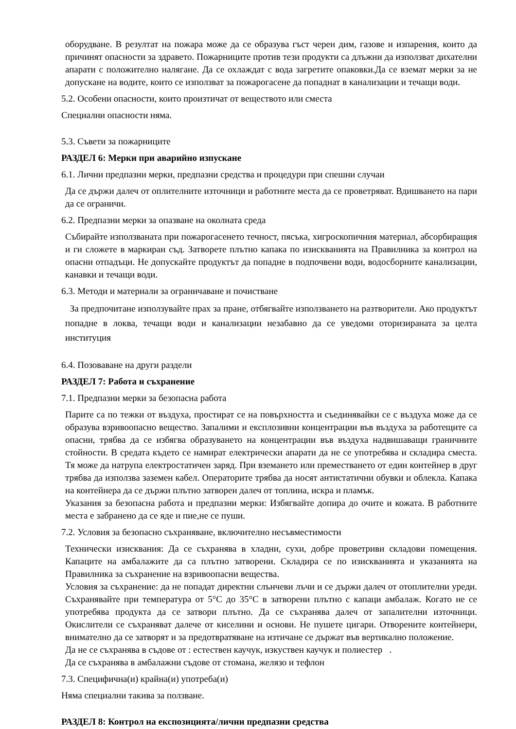оборудване. В резултат на пожара може да се образува гъст черен дим, газове и изпарения, които да причинят опасности за здравето. Пожарниците против тези продукти са длъжни да използват дихателни апарати с положително налягане. Да се охлаждат с вода загретите опаковки.Да се вземат мерки за не допускане на водите, които се използват за пожарогасене да попаднат в канализации и течащи води.
5.2. Особени опасности, които произтичат от веществото или сместа
Специални опасности няма.
5.3. Съвети за пожарниците
РАЗДЕЛ 6: Мерки при аварийно изпускане
6.1. Лични предпазни мерки, предпазни средства и процедури при спешни случаи
Да се държи далеч от оплителните източници и работните места да се проветряват. Вдишването на пари да се ограничи.
6.2. Предпазни мерки за опазване на околната среда
Събирайте използваната при пожарогасенето течност, пясъка, хигроскопичния материал, абсорбиращия и ги сложете в маркиран съд. Затворете плътно капака по изискванията на Правилника за контрол на опасни отпадъци. Не допускайте продуктът да попадне в подпочвени води, водосборните канализации, канавки и течащи води.
6.3. Методи и материали за ограничаване и почистване
За предпочитане използувайте прах за пране, отбягвайте използването на разтворители. Ако продуктът попадне в локва, течащи води и канализации незабавно да се уведоми оторизираната за целта институция
6.4. Позоваване на други раздели
РАЗДЕЛ 7: Работа и съхранение
7.1. Предпазни мерки за безопасна работа
Парите са по тежки от въздуха, простират се на повърхността и съединявайки се с въздуха може да се образува взривоопасно вещество. Запалими и експлозивни концентрации във въздуха за работещите са опасни, трябва да се избягва образуването на концентрации във въздуха надвишаващи граничните стойности. В средата където се намират електрически апарати да не се употребява и складира сместа. Тя може да натрупа електростатичен заряд. При вземането или преместването от един контейнер в друг трябва да използва заземен кабел. Операторите трябва да носят антистатични обувки и облекла. Капака на контейнера да се държи плътно затворен далеч от топлина, искра и пламък.
Указания за безопасна работа и предпазни мерки: Избягвайте допира до очите и кожата. В работните места е забранено да се яде и пие,не се пуши.
7.2. Условия за безопасно съхраняване, включително несъвместимости
Технически изисквания: Да се съхранява в хладни, сухи, добре проветриви складови помещения. Капаците на амбалажите да са плътно затворени. Складира се по изискванията и указанията на Правилника за съхранение на взривоопасни вещества.
Условия за съхранение: да не попадат директни слънчеви лъчи и се държи далеч от отоплителни уреди. Съхранявайте при температура от 5°C до 35°C в затворени плътно с капаци амбалаж. Когато не се употребява продукта да се затвори плътно. Да се съхранява далеч от запалителни източници. Окислители се съхраняват далече от киселини и основи. Не пушете цигари. Отворените контейнери, внимателно да се затворят и за предотвратяване на изтичане се държат във вертикално положение.
Да не се съхранява в съдове от : естествен каучук, изкуствен каучук и полиестер .
Да се съхранява в амбалажни съдове от стомана, желязо и тефлон
7.3. Специфична(и) крайна(и) употреба(и)
Няма специални такива за ползване.
РАЗДЕЛ 8: Контрол на експозицията/лични предпазни средства